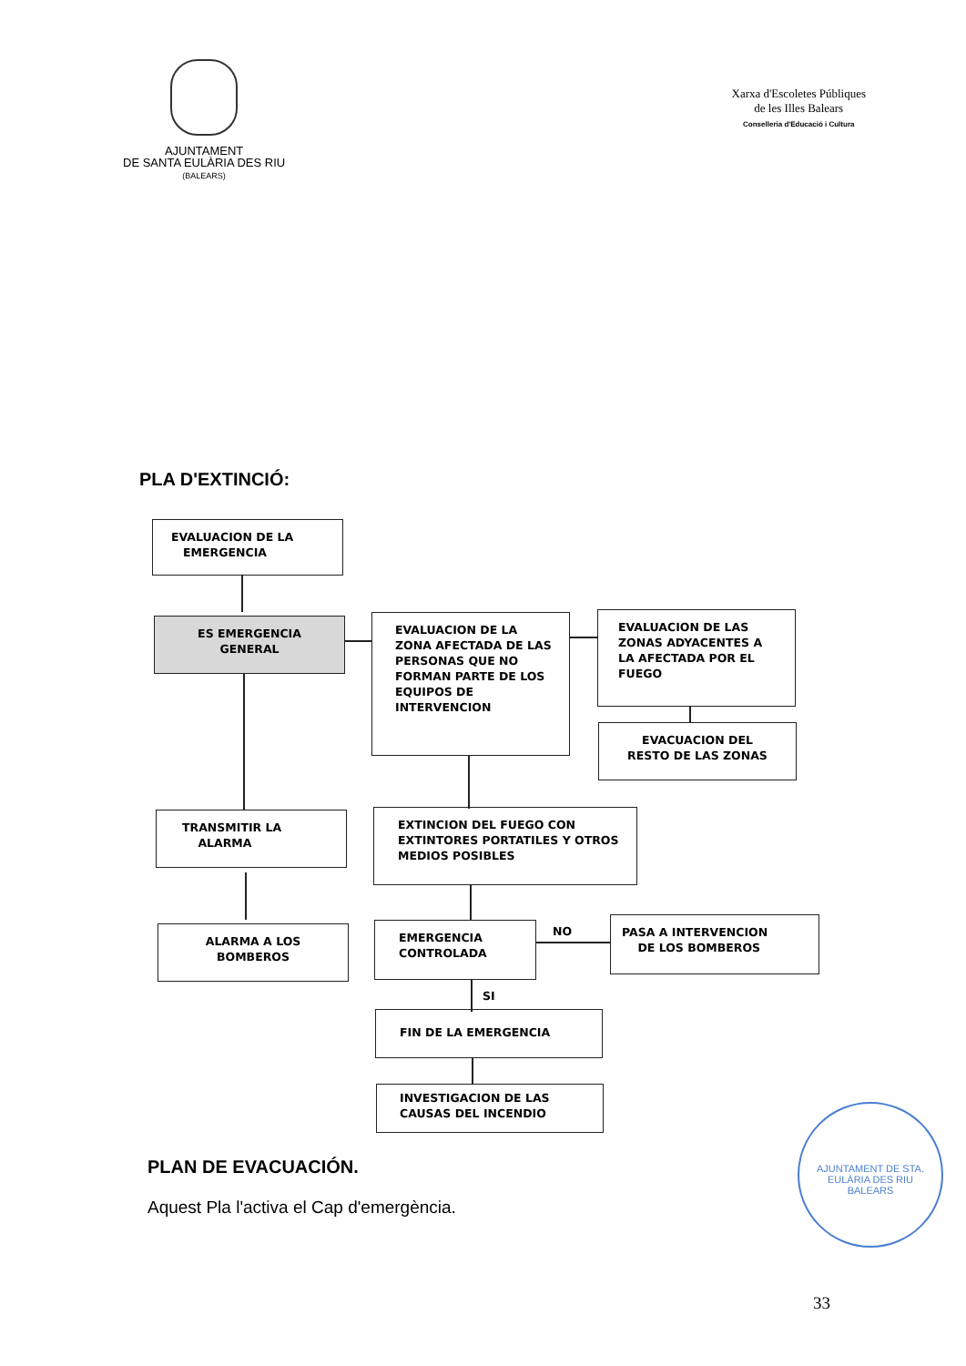AJUNTAMENT
DE SANTA EULÀRIA DES RIU
(BALEARS)
Xarxa d'Escoletes Públiques
de les Illes Balears
Conselleria d'Educació i Cultura
PLA D'EXTINCIÓ:
EVALUACION DE LA
EMERGENCIA
ES EMERGENCIA
GENERAL
EVALUACION DE LA ZONA AFECTADA DE LAS PERSONAS QUE NO FORMAN PARTE DE LOS EQUIPOS DE INTERVENCION
EVALUACION DE LAS ZONAS ADYACENTES A LA AFECTADA POR EL FUEGO
EVACUACION DEL
RESTO DE LAS ZONAS
TRANSMITIR LA
ALARMA
ALARMA A LOS
BOMBEROS
EXTINCION DEL FUEGO CON EXTINTORES PORTATILES Y OTROS MEDIOS POSIBLES
EMERGENCIA
CONTROLADA
NO
PASA A INTERVENCION
DE LOS BOMBEROS
SI
FIN DE LA EMERGENCIA
INVESTIGACION DE LAS CAUSAS DEL INCENDIO
PLAN DE EVACUACIÓN.
Aquest Pla l'activa el Cap d'emergència.
AJUNTAMENT DE STA. EULÀRIA DES RIU
BALEARS
33